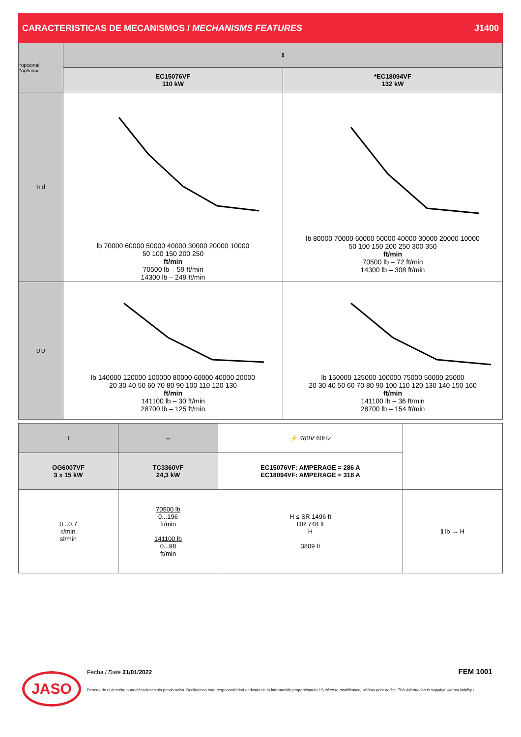CARACTERISTICAS DE MECANISMOS / MECHANISMS FEATURES J1400
| *opcional *optional | ⇕ | |
| | EC15076VF 110 kW | *EC18094VF 132 kW |
| b d | lb 70000 60000 50000 40000 30000 20000 10000 50 100 150 200 250 ft/min 70500 lb – 59 ft/min 14300 lb – 249 ft/min | lb 80000 70000 60000 50000 40000 30000 20000 10000 50 100 150 200 250 300 350 ft/min 70500 lb – 72 ft/min 14300 lb – 308 ft/min |
| ∪∪ | lb 140000 120000 100000 80000 60000 40000 20000 20 30 40 50 60 70 80 90 100 110 120 130 ft/min 141100 lb – 30 ft/min 28700 lb – 125 ft/min | lb 150000 125000 100000 75000 50000 25000 20 30 40 50 60 70 80 90 100 110 120 130 140 150 160 ft/min 141100 lb – 36 ft/min 28700 lb – 154 ft/min |
| ⊤ | ⇔ | ⚡ 480V 60Hz | |
| OG6007VF 3 x 15 kW | TC3360VF 24,3 kW | EC15076VF: AMPERAGE = 286 A EC18094VF: AMPERAGE = 318 A | |
| 0...0,7 r/min sl/min | 70500 lb 0...196 ft/min 141100 lb 0...98 ft/min | H ≤ SR 1496 ft DR 748 ft H 3809 ft | ℹ lb → H |
JASO
Fecha / Date 31/01/2022 FEM 1001
Reservado el derecho a modificaciones sin previo aviso. Declinamos toda responsabilidad derivada de la información proporcionada / Subject to modification, without prior notice. This information is supplied without liability /